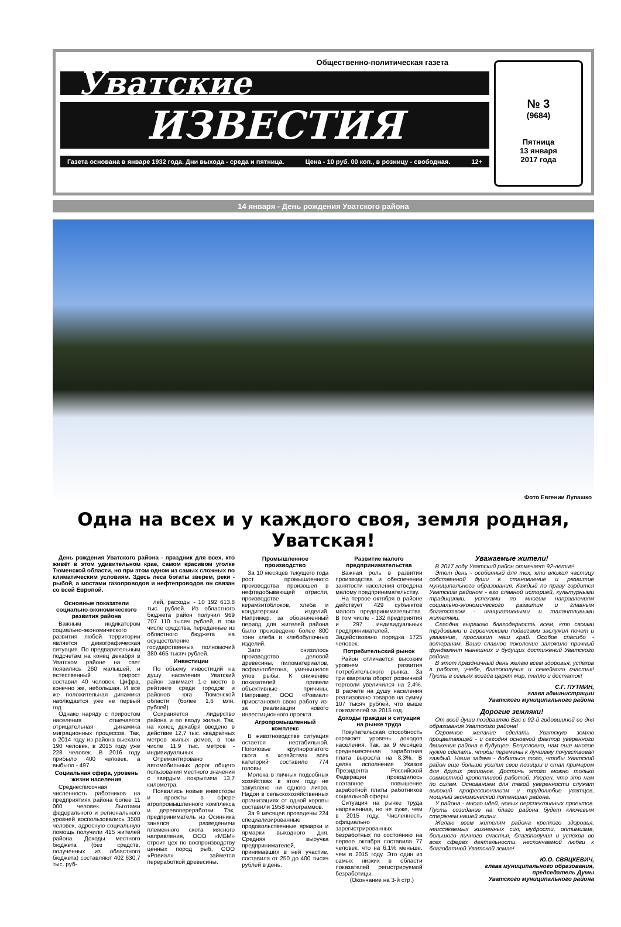Общественно-политическая газета
Уватские
ИЗВЕСТИЯ
Газета основана в январе 1932 года. Дни выхода - среда и пятница. Цена - 10 руб. 00 коп., в розницу - свободная. 12+
№ 3
(9684)
Пятница
13 января
2017 года
14 января - День рождения Уватского района
Фото Евгении Лупашко
Одна на всех и у каждого своя, земля родная, Уватская!
День рождения Уватского района - праздник для всех, кто живёт в этом удивительном крае, самом красивом уголке Тюменской области, но при этом одном из самых сложных по климатическим условиям. Здесь леса богаты зверем, реки - рыбой, а мостами газопроводов и нефтепроводов он связан со всей Европой.
Основные показатели социально-экономического развития района
Важным индикатором социально-экономического развития любой территории является демографическая ситуация. По предварительным подсчетам на конец декабря в Уватском районе на свет появились 260 малышей, и естественный прирост составил 40 человек. Цифра, конечно же, небольшая. И всё же положительная динамика наблюдается уже не первый год.
Однако наряду с приростом населения отмечается отрицательная динамика миграционных процессов. Так, в 2014 году из района выехало 190 человек, в 2015 году уже 228 человек. В 2016 году прибыло 400 человек, а выбыло - 497.
Социальная сфера, уровень жизни населения
Среднесписочная численность работников на предприятиях района более 11 000 человек. Льготами федерального и регионального уровней воспользовались 3508 человек, адресную социальную помощь получили 415 жителей района. Доходы местного бюджета (без средств, полученных из областного бюджета) составляют 402 630,7 тыс. руб-
лей, расходы - 10 192 613,8 тыс. рублей. Из областного бюджета район получил 969 707 110 тысяч рублей, в том числе средства, переданные из областного бюджета на осуществление государственных полномочий 380 465 тысяч рублей.
Инвестиции
По объему инвестиций на душу населения Уватский район занимает 1-е место в рейтинге среди городов и районов юга Тюменской области (более 1,6 млн. рублей).
Сохраняется лидерство района и по вводу жилья. Так, на конец декабря введено в действие 12,7 тыс. квадратных метров жилых домов, в том числе 11,9 тыс. метров - индивидуальных.
Отремонтировано автомобильных дорог общего пользования местного значения с твердым покрытием 13,7 километра.
Появились новые инвесторы и проекты в сфере агропромышленного комплекса и деревопереработки. Так, предприниматель из Осинника занялся разведением племенного скота мясного направления, ООО «МБМ» строит цех по воспроизводству ценных пород рыб, ООО «Ровиал» займется переработкой древесины.
Промышленное производство
За 10 месяцев текущего года рост промышленного производства произошел в нефтедобывающей отрасли, производстве керамзитоблоков, хлеба и кондитерских изделий. Например, за обозначенный период для жителей района было произведено более 800 тонн хлеба и хлебобулочных изделий.
Зато снизилось производство деловой древесины, пиломатериалов, асфальтобетона, уменьшился улов рыбы. К снижению показателей привели объективные причины. Например, ООО «Ровиал» приостановил свою работу из-за реализации нового инвестиционного проекта.
Агропромышленный комплекс
В животноводстве ситуация остается нестабильной. Поголовье крупнорогатого скота в хозяйствах всех категорий составило 774 головы.
Молока в личных подсобных хозяйствах в этом году не закуплено ни одного литра. Надои в сельскохозяйственных организациях от одной коровы составили 1958 килограммов.
За 9 месяцев проведены 224 специализированные продовольственные ярмарки и ярмарки выходного дня. Средняя выручка предпринимателей, принимавших в ней участие, составила от 250 до 400 тысяч рублей в день.
Развитие малого предпринимательства
Важная роль в развитии производства и обеспечении занятости населения отведена малому предпринимательству.
На первое октября в районе действует 429 субъектов малого предпринимательства. В том числе - 132 предприятия и 297 индивидуальных предпринимателей. Задействовано порядка 1725 человек.
Потребительский рынок
Район отличается высоким уровнем развития потребительского рынка. За три квартала оборот розничной торговли увеличился на 2,4%. В расчете на душу населения реализовано товаров на сумму 107 тысяч рублей, что выше показателей за 2015 год.
Доходы граждан и ситуация на рынке труда
Покупательская способность отражает уровень доходов населения. Так, за 9 месяцев среднемесячная заработная плата выросла на 8,3%. В целях исполнения Указов Президента Российской Федерации проводилось поэтапное повышение заработной платы работников социальной сферы.
Ситуация на рынке труда напряженная, но не хуже, чем в 2015 году. Численность официально зарегистрированных безработных по состоянию на первое октября составила 77 человек, что на 6,1% меньше, чем в 2015 году. Это один из самых низких в области показателей регистрируемой безработицы.
(Окончание на 3-й стр.)
Уважаемые жители!
В 2017 году Уватский район отмечает 92-летие!
Этот день - особенный для тех, кто вложил частицу собственной души в становление и развитие муниципального образования. Каждый по праву гордится Уватским районом - его славной историей, культурными традициями, успехами по многим направлениям социально-экономического развития и главным богатством - инициативными и талантливыми жителями.
Сегодня выражаю благодарность всем, кто своими трудовыми и героическими подвигами заслужил почет и уважение, прославил наш край. Особое спасибо - ветеранам. Ваше славное поколение заложило прочный фундамент нынешних и будущих достижений Уватского района.
В этот праздничный день желаю всем здоровья, успехов в работе, учебе, благополучия и семейного счастья! Пусть в семьях всегда царят мир, тепло и достаток!
С.Г. ПУТМИН,
глава администрации
Уватского муниципального района
Дорогие земляки!
От всей души поздравляю Вас с 92-й годовщиной со дня образования Уватского района!
Огромное желание сделать Уватскую землю процветающей - и сегодня основной фактор уверенного движения района в будущее. Безусловно, нам еще многое нужно сделать, чтобы перемены к лучшему почувствовал каждый. Наша задача - добиться того, чтобы Уватский район еще больше усилил свои позиции и стал примером для других регионов. Достичь этого можно только совместной кропотливой работой. Уверен, что это нам по силам. Основанием для такой уверенности служат высокий профессионализм и трудолюбие уватцев, мощный экономический потенциал района.
У района - много идей, новых перспективных проектов. Пусть созидание на благо района будет ключевым стержнем нашей жизни.
Желаю всем жителям района крепкого здоровья, неиссякаемых жизненных сил, мудрости, оптимизма, большого личного счастья, благополучия и успехов во всех сферах деятельности, нескончаемой любви к благодатной Уватской земле!
Ю.О. СВЯЦКЕВИЧ,
глава муниципального образования,
председатель Думы
Уватского муниципального района